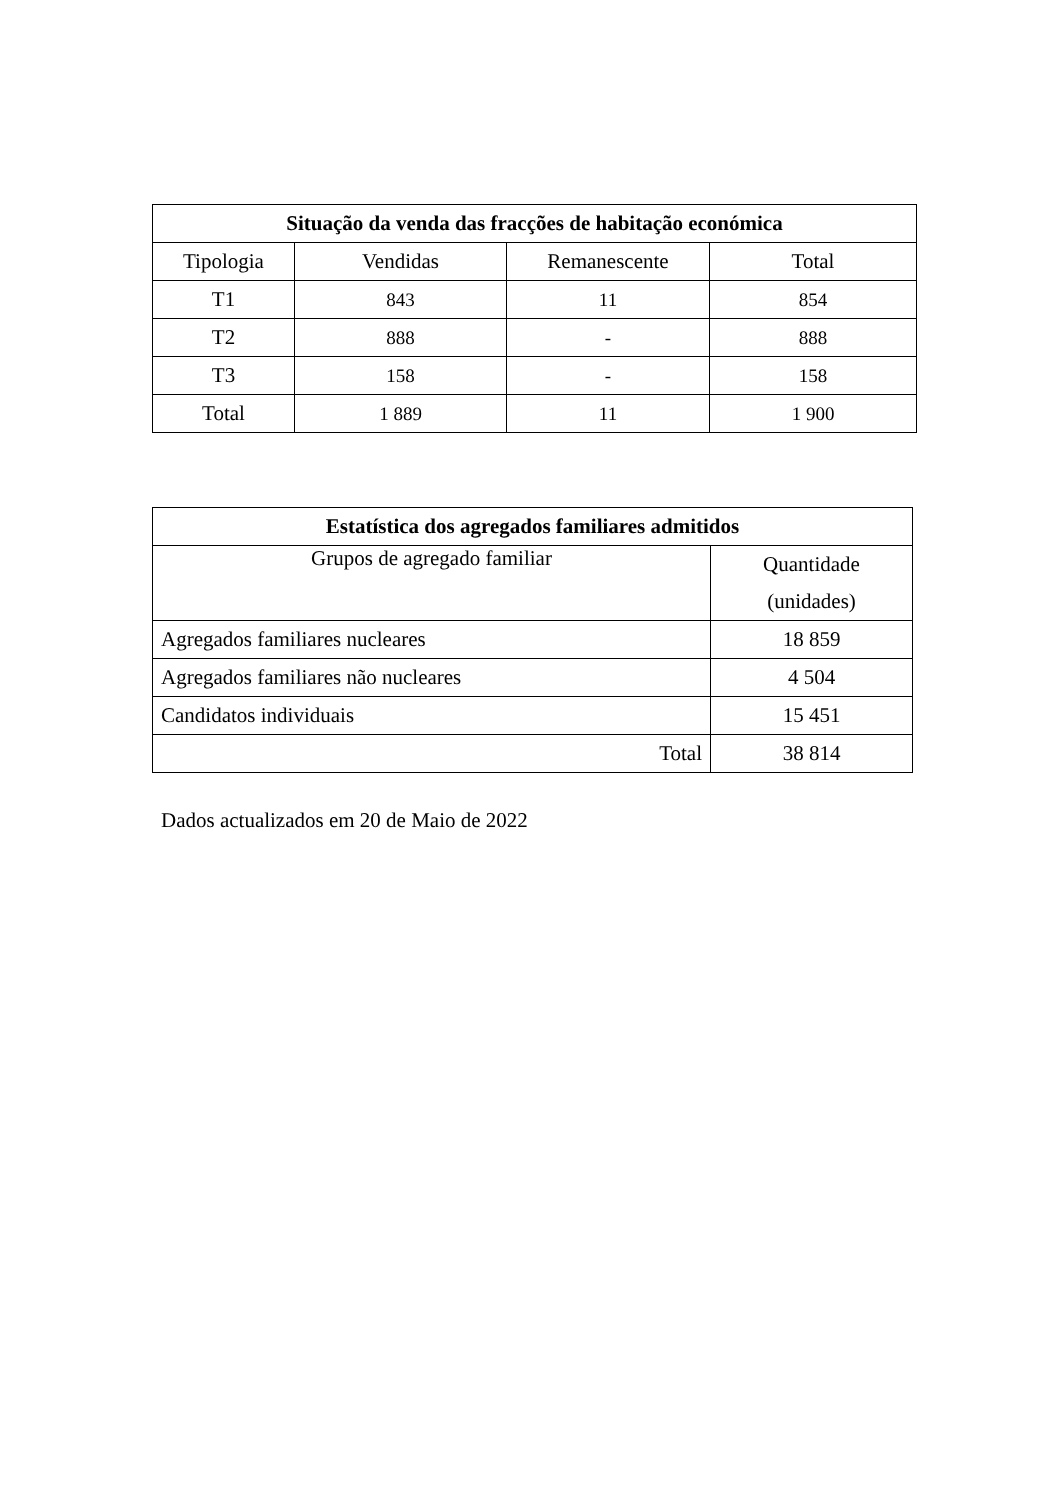| Situação da venda das fracções de habitação económica | | | |
| --- | --- | --- | --- |
| Tipologia | Vendidas | Remanescente | Total |
| T1 | 843 | 11 | 854 |
| T2 | 888 | - | 888 |
| T3 | 158 | - | 158 |
| Total | 1 889 | 11 | 1 900 |
| Estatística dos agregados familiares admitidos | |
| --- | --- |
| Grupos de agregado familiar | Quantidade (unidades) |
| Agregados familiares nucleares | 18 859 |
| Agregados familiares não nucleares | 4 504 |
| Candidatos individuais | 15 451 |
| Total | 38 814 |
Dados actualizados em 20 de Maio de 2022